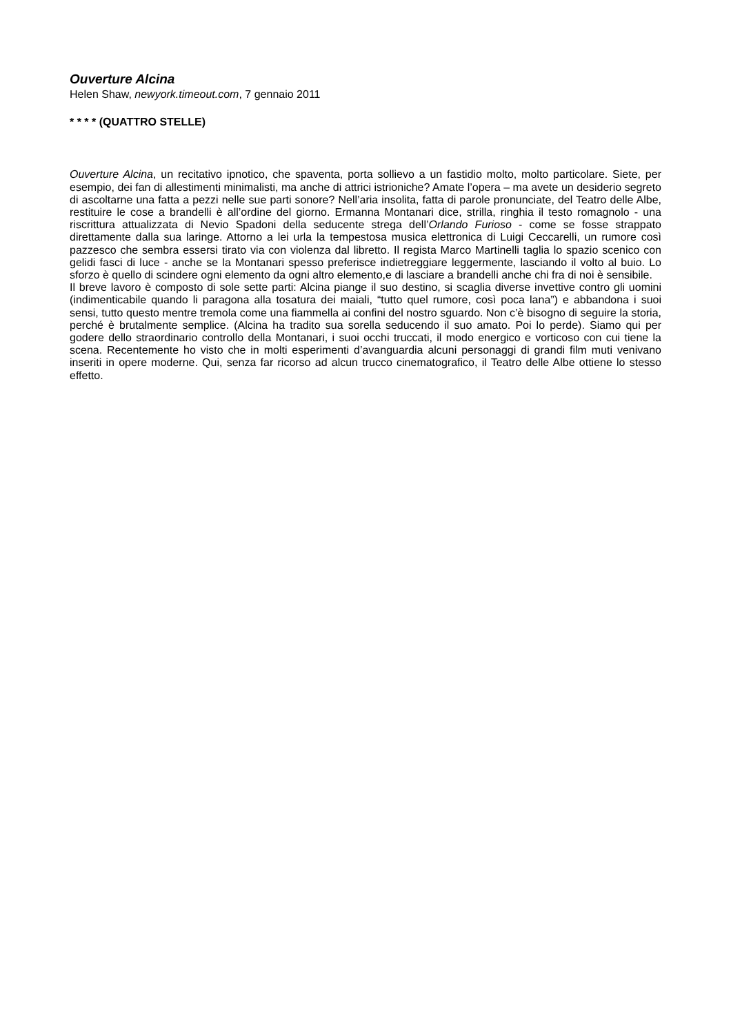Ouverture Alcina
Helen Shaw, newyork.timeout.com, 7 gennaio 2011
* * * * (QUATTRO STELLE)
Ouverture Alcina, un recitativo ipnotico, che spaventa, porta sollievo a un fastidio molto, molto particolare. Siete, per esempio, dei fan di allestimenti minimalisti, ma anche di attrici istrioniche? Amate l’opera – ma avete un desiderio segreto di ascoltarne una fatta a pezzi nelle sue parti sonore? Nell’aria insolita, fatta di parole pronunciate, del Teatro delle Albe, restituire le cose a brandelli è all’ordine del giorno. Ermanna Montanari dice, strilla, ringhia il testo romagnolo - una riscrittura attualizzata di Nevio Spadoni della seducente strega dell’Orlando Furioso - come se fosse strappato direttamente dalla sua laringe. Attorno a lei urla la tempestosa musica elettronica di Luigi Ceccarelli, un rumore così pazzesco che sembra essersi tirato via con violenza dal libretto. Il regista Marco Martinelli taglia lo spazio scenico con gelidi fasci di luce - anche se la Montanari spesso preferisce indietreggiare leggermente, lasciando il volto al buio. Lo sforzo è quello di scindere ogni elemento da ogni altro elemento,e di lasciare a brandelli anche chi fra di noi è sensibile.
Il breve lavoro è composto di sole sette parti: Alcina piange il suo destino, si scaglia diverse invettive contro gli uomini (indimenticabile quando li paragona alla tosatura dei maiali, “tutto quel rumore, così poca lana”) e abbandona i suoi sensi, tutto questo mentre tremola come una fiammella ai confini del nostro sguardo. Non c’è bisogno di seguire la storia, perché è brutalmente semplice. (Alcina ha tradito sua sorella seducendo il suo amato. Poi lo perde). Siamo qui per godere dello straordinario controllo della Montanari, i suoi occhi truccati, il modo energico e vorticoso con cui tiene la scena. Recentemente ho visto che in molti esperimenti d’avanguardia alcuni personaggi di grandi film muti venivano inseriti in opere moderne. Qui, senza far ricorso ad alcun trucco cinematografico, il Teatro delle Albe ottiene lo stesso effetto.